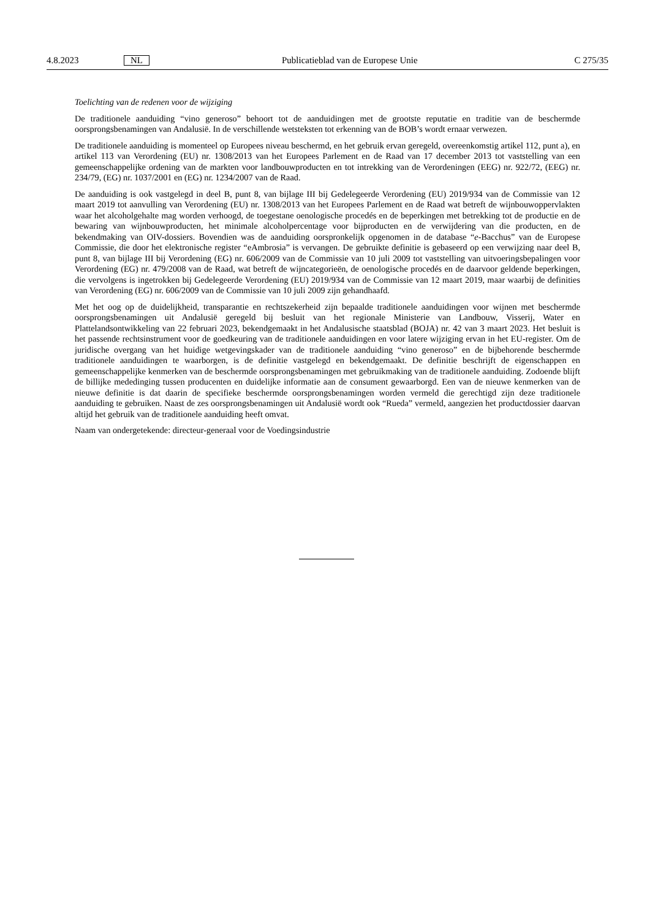4.8.2023 NL Publicatieblad van de Europese Unie C 275/35
Toelichting van de redenen voor de wijziging
De traditionele aanduiding “vino generoso” behoort tot de aanduidingen met de grootste reputatie en traditie van de beschermde oorsprongsbenamingen van Andalusië. In de verschillende wetsteksten tot erkenning van de BOB’s wordt ernaar verwezen.
De traditionele aanduiding is momenteel op Europees niveau beschermd, en het gebruik ervan geregeld, overeenkomstig artikel 112, punt a), en artikel 113 van Verordening (EU) nr. 1308/2013 van het Europees Parlement en de Raad van 17 december 2013 tot vaststelling van een gemeenschappelijke ordening van de markten voor landbouwproducten en tot intrekking van de Verordeningen (EEG) nr. 922/72, (EEG) nr. 234/79, (EG) nr. 1037/2001 en (EG) nr. 1234/2007 van de Raad.
De aanduiding is ook vastgelegd in deel B, punt 8, van bijlage III bij Gedelegeerde Verordening (EU) 2019/934 van de Commissie van 12 maart 2019 tot aanvulling van Verordening (EU) nr. 1308/2013 van het Europees Parlement en de Raad wat betreft de wijnbouwoppervlakten waar het alcoholgehalte mag worden verhoogd, de toegestane oenologische procedés en de beperkingen met betrekking tot de productie en de bewaring van wijnbouwproducten, het minimale alcoholpercentage voor bijproducten en de verwijdering van die producten, en de bekendmaking van OIV-dossiers. Bovendien was de aanduiding oorspronkelijk opgenomen in de database “e-Bacchus” van de Europese Commissie, die door het elektronische register “eAmbrosia” is vervangen. De gebruikte definitie is gebaseerd op een verwijzing naar deel B, punt 8, van bijlage III bij Verordening (EG) nr. 606/2009 van de Commissie van 10 juli 2009 tot vaststelling van uitvoeringsbepalingen voor Verordening (EG) nr. 479/2008 van de Raad, wat betreft de wijncategorieën, de oenologische procedés en de daarvoor geldende beperkingen, die vervolgens is ingetrokken bij Gedelegeerde Verordening (EU) 2019/934 van de Commissie van 12 maart 2019, maar waarbij de definities van Verordening (EG) nr. 606/2009 van de Commissie van 10 juli 2009 zijn gehandhaafd.
Met het oog op de duidelijkheid, transparantie en rechtszekerheid zijn bepaalde traditionele aanduidingen voor wijnen met beschermde oorsprongsbenamingen uit Andalusië geregeld bij besluit van het regionale Ministerie van Landbouw, Visserij, Water en Plattelandsontwikkeling van 22 februari 2023, bekendgemaakt in het Andalusische staatsblad (BOJA) nr. 42 van 3 maart 2023. Het besluit is het passende rechtsinstrument voor de goedkeuring van de traditionele aanduidingen en voor latere wijziging ervan in het EU-register. Om de juridische overgang van het huidige wetgevingskader van de traditionele aanduiding “vino generoso” en de bijbehorende beschermde traditionele aanduidingen te waarborgen, is de definitie vastgelegd en bekendgemaakt. De definitie beschrijft de eigenschappen en gemeenschappelijke kenmerken van de beschermde oorsprongsbenamingen met gebruikmaking van de traditionele aanduiding. Zodoende blijft de billijke mededinging tussen producenten en duidelijke informatie aan de consument gewaarborgd. Een van de nieuwe kenmerken van de nieuwe definitie is dat daarin de specifieke beschermde oorsprongsbenamingen worden vermeld die gerechtigd zijn deze traditionele aanduiding te gebruiken. Naast de zes oorsprongsbenamingen uit Andalusië wordt ook “Rueda” vermeld, aangezien het productdossier daarvan altijd het gebruik van de traditionele aanduiding heeft omvat.
Naam van ondergetekende: directeur-generaal voor de Voedingsindustrie